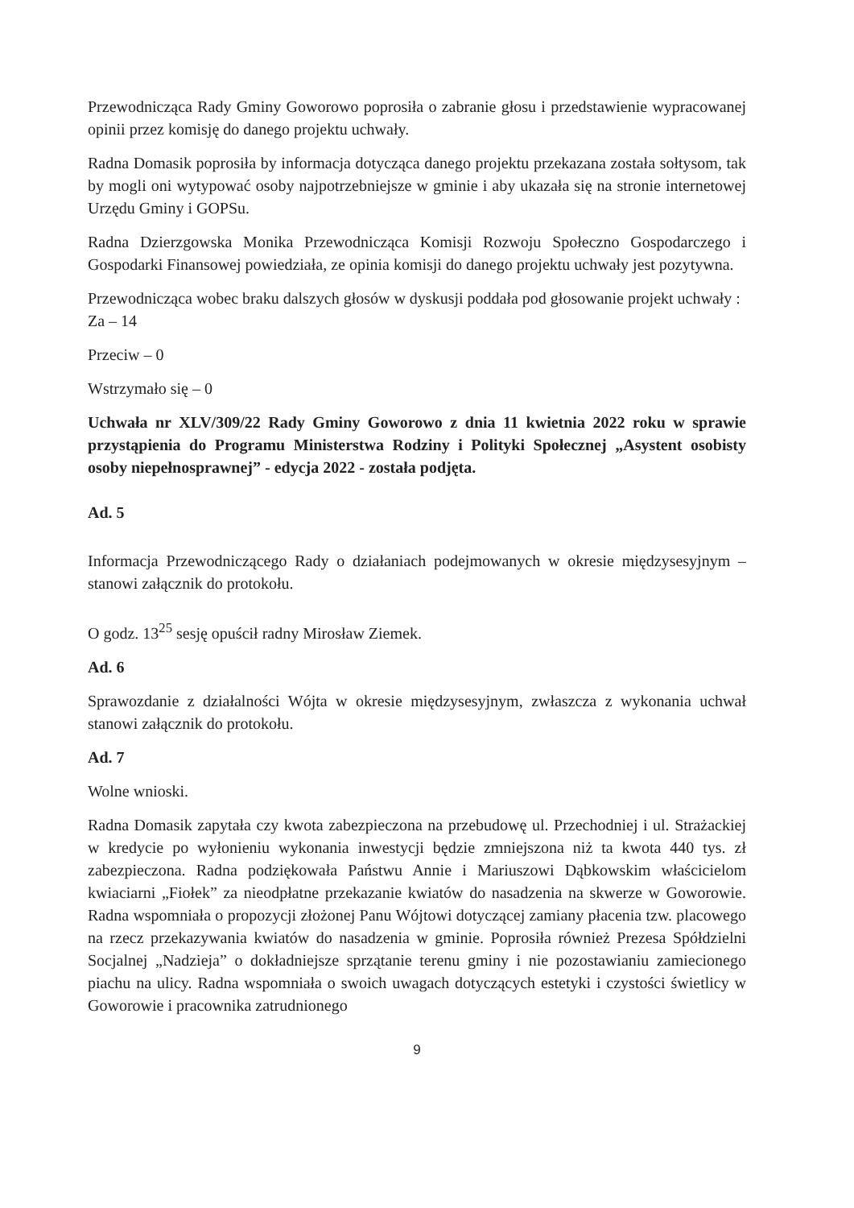Przewodnicząca Rady Gminy Goworowo poprosiła o zabranie głosu i przedstawienie wypracowanej opinii przez komisję do danego projektu uchwały.
Radna Domasik poprosiła by informacja dotycząca danego projektu przekazana została sołtysom, tak by mogli oni wytypować osoby najpotrzebniejsze w gminie i aby ukazała się na stronie internetowej Urzędu Gminy i GOPSu.
Radna Dzierzgowska Monika Przewodnicząca Komisji Rozwoju Społeczno Gospodarczego i Gospodarki Finansowej powiedziała, ze opinia komisji do danego projektu uchwały jest pozytywna.
Przewodnicząca wobec braku dalszych głosów w dyskusji poddała pod głosowanie projekt uchwały :
Za – 14
Przeciw – 0
Wstrzymało się – 0
Uchwała nr XLV/309/22 Rady Gminy Goworowo z dnia 11 kwietnia 2022 roku w sprawie przystąpienia do Programu Ministerstwa Rodziny i Polityki Społecznej „Asystent osobisty osoby niepełnosprawnej” - edycja 2022 - została podjęta.
Ad. 5
Informacja Przewodniczącego Rady o działaniach podejmowanych w okresie międzysesyjnym – stanowi załącznik do protokołu.
O godz. 13<sup>25</sup> sesję opuścił radny Mirosław Ziemek.
Ad. 6
Sprawozdanie z działalności Wójta w okresie międzysesyjnym, zwłaszcza z wykonania uchwał stanowi załącznik do protokołu.
Ad. 7
Wolne wnioski.
Radna Domasik zapytała czy kwota zabezpieczona na przebudowę ul. Przechodniej i ul. Strażackiej w kredycie po wyłonieniu wykonania inwestycji będzie zmniejszona niż ta kwota 440 tys. zł zabezpieczona. Radna podziękowała Państwu Annie i Mariuszowi Dąbkowskim właścicielom kwiaciarni „Fiołek” za nieodpłatne przekazanie kwiatów do nasadzenia na skwerze w Goworowie. Radna wspomniała o propozycji złożonej Panu Wójtowi dotyczącej zamiany płacenia tzw. placowego na rzecz przekazywania kwiatów do nasadzenia w gminie. Poprosiła również Prezesa Spółdzielni Socjalnej „Nadzieja” o dokładniejsze sprzątanie terenu gminy i nie pozostawianiu zamiecionego piachu na ulicy. Radna wspomniała o swoich uwagach dotyczących estetyki i czystości świetlicy w Goworowie i pracownika zatrudnionego
9